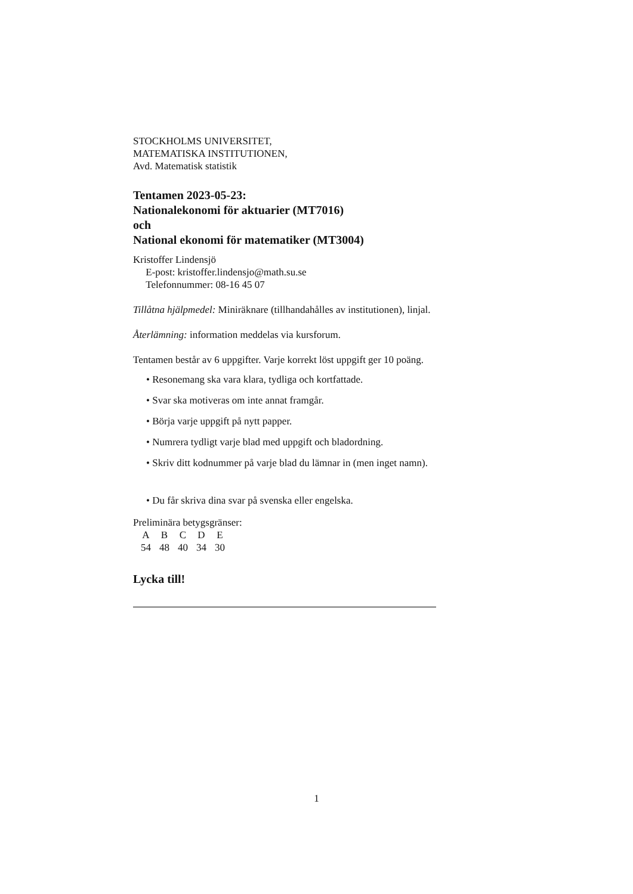STOCKHOLMS UNIVERSITET,
MATEMATISKA INSTITUTIONEN,
Avd. Matematisk statistik
Tentamen 2023-05-23:
Nationalekonomi för aktuarier (MT7016)
och
National ekonomi för matematiker (MT3004)
Kristoffer Lindensjö
E-post: kristoffer.lindensjo@math.su.se
Telefonnummer: 08-16 45 07
Tillåtna hjälpmedel: Miniräknare (tillhandahålles av institutionen), linjal.
Återlämning: information meddelas via kursforum.
Tentamen består av 6 uppgifter. Varje korrekt löst uppgift ger 10 poäng.
• Resonemang ska vara klara, tydliga och kortfattade.
• Svar ska motiveras om inte annat framgår.
• Börja varje uppgift på nytt papper.
• Numrera tydligt varje blad med uppgift och bladordning.
• Skriv ditt kodnummer på varje blad du lämnar in (men inget namn).
• Du får skriva dina svar på svenska eller engelska.
Preliminära betygsgränser:
| A | B | C | D | E |
| 54 | 48 | 40 | 34 | 30 |
Lycka till!
1